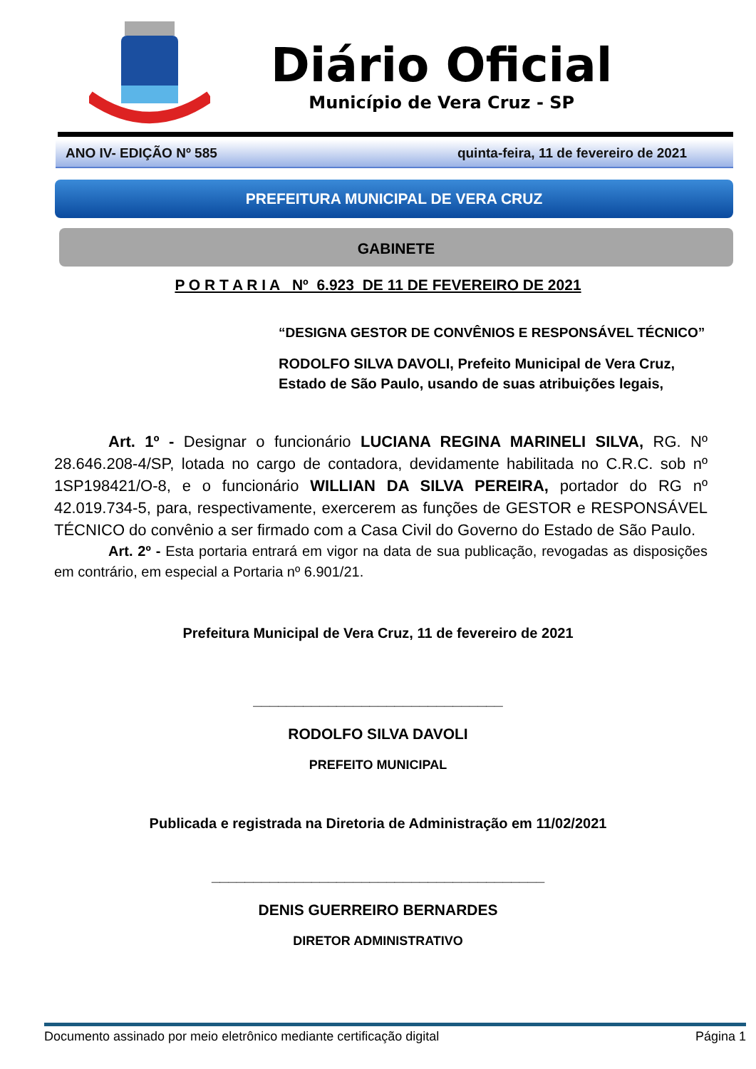Diário Oficial
Município de Vera Cruz - SP
ANO IV- EDIÇÃO Nº 585 quinta-feira, 11 de fevereiro de 2021
PREFEITURA MUNICIPAL DE VERA CRUZ
GABINETE
P O R T A R I A Nº 6.923 DE 11 DE FEVEREIRO DE 2021
“DESIGNA GESTOR DE CONVÊNIOS E RESPONSÁVEL TÉCNICO”
RODOLFO SILVA DAVOLI, Prefeito Municipal de Vera Cruz, Estado de São Paulo, usando de suas atribuições legais,
Art. 1º - Designar o funcionário LUCIANA REGINA MARINELI SILVA, RG. Nº 28.646.208-4/SP, lotada no cargo de contadora, devidamente habilitada no C.R.C. sob nº 1SP198421/O-8, e o funcionário WILLIAN DA SILVA PEREIRA, portador do RG nº 42.019.734-5, para, respectivamente, exercerem as funções de GESTOR e RESPONSÁVEL TÉCNICO do convênio a ser firmado com a Casa Civil do Governo do Estado de São Paulo.
Art. 2º - Esta portaria entrará em vigor na data de sua publicação, revogadas as disposições em contrário, em especial a Portaria nº 6.901/21.
Prefeitura Municipal de Vera Cruz, 11 de fevereiro de 2021
______________________________
RODOLFO SILVA DAVOLI
PREFEITO MUNICIPAL
Publicada e registrada na Diretoria de Administração em 11/02/2021
________________________________________
DENIS GUERREIRO BERNARDES
DIRETOR ADMINISTRATIVO
Documento assinado por meio eletrônico mediante certificação digital Página 1